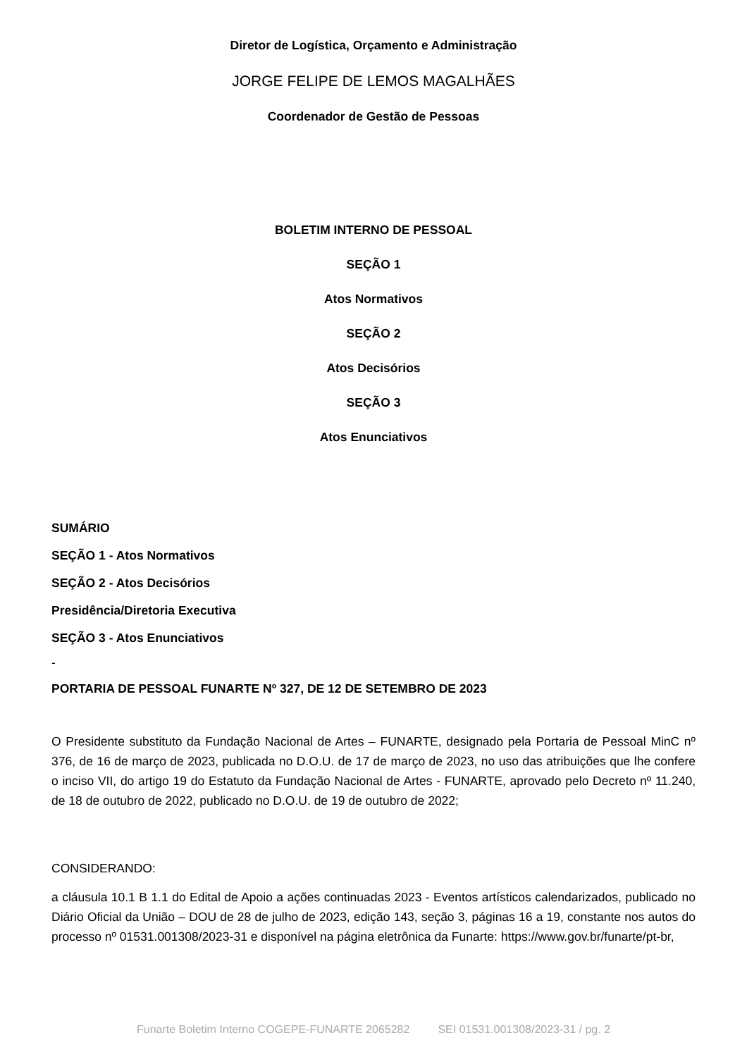Diretor de Logística, Orçamento e Administração
JORGE FELIPE DE LEMOS MAGALHÃES
Coordenador de Gestão de Pessoas
BOLETIM INTERNO DE PESSOAL
SEÇÃO 1
Atos Normativos
SEÇÃO 2
Atos Decisórios
SEÇÃO 3
Atos Enunciativos
SUMÁRIO
SEÇÃO 1 - Atos Normativos
SEÇÃO 2 - Atos Decisórios
Presidência/Diretoria Executiva
SEÇÃO 3 - Atos Enunciativos
-
PORTARIA DE PESSOAL FUNARTE Nº 327, DE 12 DE SETEMBRO DE 2023
O Presidente substituto da Fundação Nacional de Artes – FUNARTE, designado pela Portaria de Pessoal MinC nº 376, de 16 de março de 2023, publicada no D.O.U. de 17 de março de 2023, no uso das atribuições que lhe confere o inciso VII, do artigo 19 do Estatuto da Fundação Nacional de Artes - FUNARTE, aprovado pelo Decreto nº 11.240, de 18 de outubro de 2022, publicado no D.O.U. de 19 de outubro de 2022;
CONSIDERANDO:
a cláusula 10.1 B 1.1 do Edital de Apoio a ações continuadas 2023 - Eventos artísticos calendarizados, publicado no Diário Oficial da União – DOU de 28 de julho de 2023, edição 143, seção 3, páginas 16 a 19, constante nos autos do processo nº 01531.001308/2023-31 e disponível na página eletrônica da Funarte: https://www.gov.br/funarte/pt-br,
Funarte Boletim Interno COGEPE-FUNARTE 2065282 SEI 01531.001308/2023-31 / pg. 2